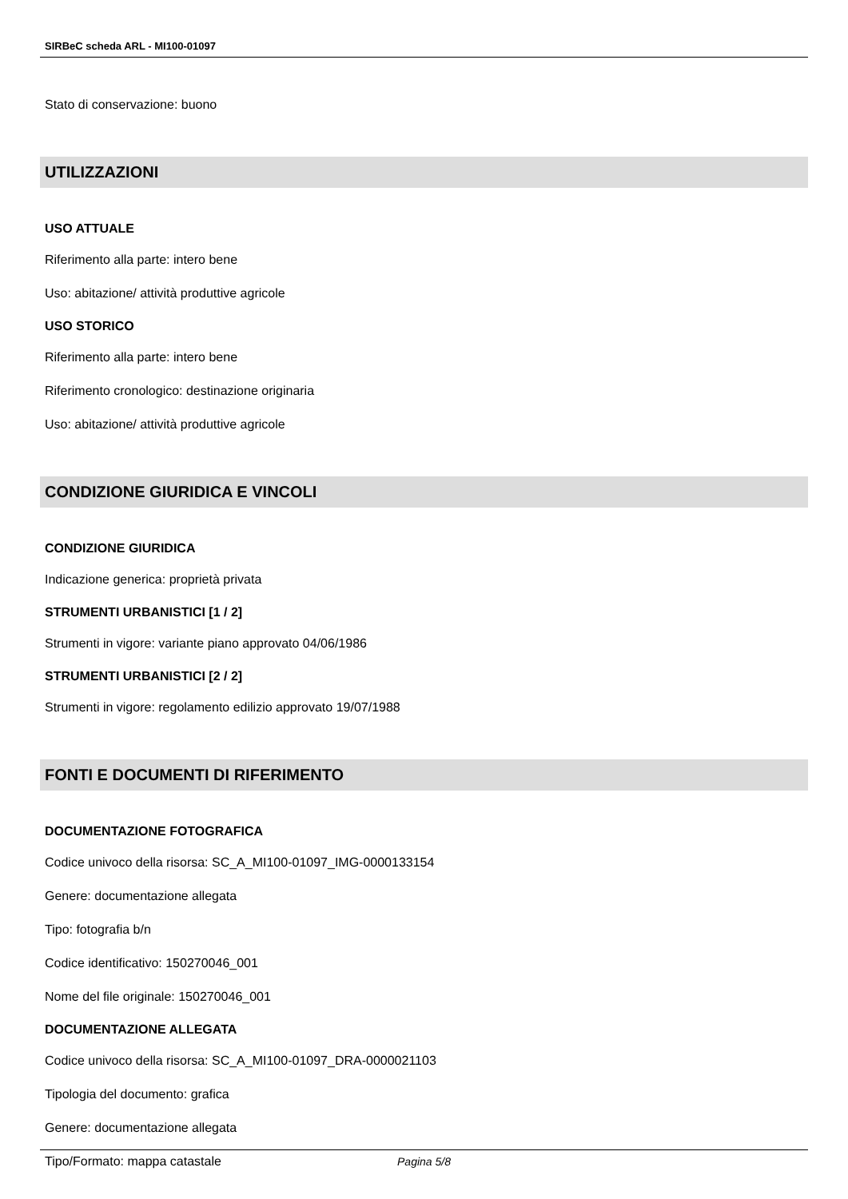SIRBeC scheda ARL - MI100-01097
Stato di conservazione: buono
UTILIZZAZIONI
USO ATTUALE
Riferimento alla parte: intero bene
Uso: abitazione/ attività produttive agricole
USO STORICO
Riferimento alla parte: intero bene
Riferimento cronologico: destinazione originaria
Uso: abitazione/ attività produttive agricole
CONDIZIONE GIURIDICA E VINCOLI
CONDIZIONE GIURIDICA
Indicazione generica: proprietà privata
STRUMENTI URBANISTICI [1 / 2]
Strumenti in vigore: variante piano approvato 04/06/1986
STRUMENTI URBANISTICI [2 / 2]
Strumenti in vigore: regolamento edilizio approvato 19/07/1988
FONTI E DOCUMENTI DI RIFERIMENTO
DOCUMENTAZIONE FOTOGRAFICA
Codice univoco della risorsa: SC_A_MI100-01097_IMG-0000133154
Genere: documentazione allegata
Tipo: fotografia b/n
Codice identificativo: 150270046_001
Nome del file originale: 150270046_001
DOCUMENTAZIONE ALLEGATA
Codice univoco della risorsa: SC_A_MI100-01097_DRA-0000021103
Tipologia del documento: grafica
Genere: documentazione allegata
Tipo/Formato: mappa catastale
Pagina 5/8